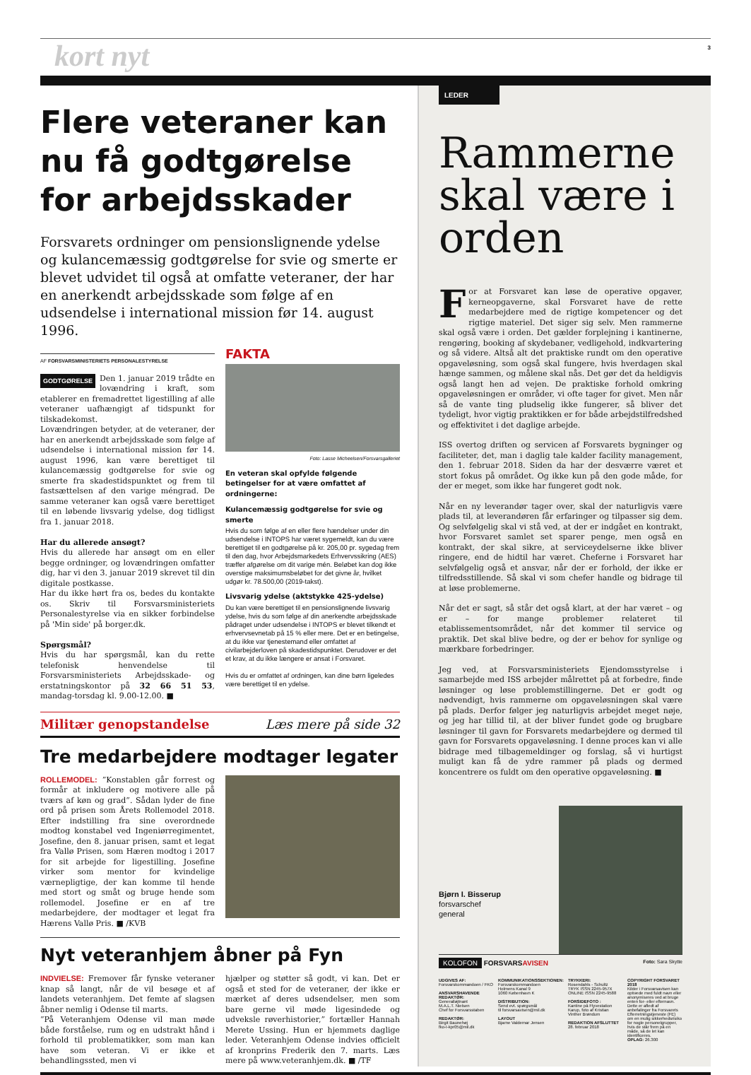kort nyt
3
Flere veteraner kan nu få godtgørelse for arbejdsskader
Forsvarets ordninger om pensionslignende ydelse og kulancemæssig godtgørelse for svie og smerte er blevet udvidet til også at omfatte veteraner, der har en anerkendt arbejdsskade som følge af en udsendelse i international mission før 14. august 1996.
AF FORSVARSMINISTERIETS PERSONALESTYRELSE
GODTGØRELSE Den 1. januar 2019 trådte en lovændring i kraft, som etablerer en fremadrettet ligestilling af alle veteraner uafhængigt af tidspunkt for tilskadekomst.
Lovændringen betyder, at de veteraner, der har en anerkendt arbejdsskade som følge af udsendelse i international mission før 14. august 1996, kan være berettiget til kulancemæssig godtgørelse for svie og smerte fra skadestidspunktet og frem til fastsættelsen af den varige méngrad. De samme veteraner kan også være berettiget til en løbende livsvarig ydelse, dog tidligst fra 1. januar 2018.
Har du allerede ansøgt?
Hvis du allerede har ansøgt om en eller begge ordninger, og lovændringen omfatter dig, har vi den 3. januar 2019 skrevet til din digitale postkasse.
Har du ikke hørt fra os, bedes du kontakte os. Skriv til Forsvarsministeriets Personalestyrelse via en sikker forbindelse på 'Min side' på borger.dk.
Spørgsmål?
Hvis du har spørgsmål, kan du rette telefonisk henvendelse til Forsvarsministeriets Arbejdsskade- og erstatningskontor på 32 66 51 53, mandag-torsdag kl. 9.00-12.00. ■
FAKTA
Foto: Lasse Micheelsen/Forsvarsgalleriet
En veteran skal opfylde følgende betingelser for at være omfattet af ordningerne:
Kulancemæssig godtgørelse for svie og smerte
Hvis du som følge af en eller flere hændelser under din udsendelse i INTOPS har været sygemeldt, kan du være berettiget til en godtgørelse på kr. 205,00 pr. sygedag frem til den dag, hvor Arbejdsmarkedets Erhvervssikring (AES) træffer afgørelse om dit varige mén. Beløbet kan dog ikke overstige maksimumsbeløbet for det givne år, hvilket udgør kr. 78.500,00 (2019-takst).
Livsvarig ydelse (aktstykke 425-ydelse)
Du kan være berettiget til en pensionslignende livsvarig ydelse, hvis du som følge af din anerkendte arbejdsskade pådraget under udsendelse i INTOPS er blevet tilkendt et erhvervsevnetab på 15 % eller mere. Det er en betingelse, at du ikke var tjenestemand eller omfattet af civilarbejderloven på skadestidspunktet. Derudover er det et krav, at du ikke længere er ansat i Forsvaret.
Hvis du er omfattet af ordningen, kan dine børn ligeledes være berettiget til en ydelse.
Militær genopstandelse Læs mere på side 32
Tre medarbejdere modtager legater
ROLLEMODEL: ”Konstablen går forrest og formår at inkludere og motivere alle på tværs af køn og grad”. Sådan lyder de fine ord på prisen som Årets Rollemodel 2018. Efter indstilling fra sine overordnede modtog konstabel ved Ingeniørregimentet, Josefine, den 8. januar prisen, samt et legat fra Vallø Prisen, som Hæren modtog i 2017 for sit arbejde for ligestilling. Josefine virker som mentor for kvindelige værnepligtige, der kan komme til hende med stort og småt og bruge hende som rollemodel. Josefine er en af tre medarbejdere, der modtager et legat fra Hærens Vallø Pris. ■ /KVB
Nyt veteranhjem åbner på Fyn
INDVIELSE: Fremover får fynske veteraner knap så langt, når de vil besøge et af landets veteranhjem. Det femte af slagsen åbner nemlig i Odense til marts.
”På Veteranhjem Odense vil man møde både forståelse, rum og en udstrakt hånd i forhold til problematikker, som man kan have som veteran. Vi er ikke et behandlingssted, men vi
hjælper og støtter så godt, vi kan. Det er også et sted for de veteraner, der ikke er mærket af deres udsendelser, men som bare gerne vil møde ligesindede og udveksle røverhistorier,” fortæller Hannah Merete Ussing. Hun er hjemmets daglige leder. Veteranhjem Odense indvies officielt af kronprins Frederik den 7. marts. Læs mere på www.veteranhjem.dk. ■ /TF
LEDER
Rammerne skal være i orden
For at Forsvaret kan løse de operative opgaver, kerneopgaverne, skal Forsvaret have de rette medarbejdere med de rigtige kompetencer og det rigtige materiel. Det siger sig selv. Men rammerne skal også være i orden. Det gælder forplejning i kantinerne, rengøring, booking af skydebaner, vedligehold, indkvartering og så videre. Altså alt det praktiske rundt om den operative opgaveløsning, som også skal fungere, hvis hverdagen skal hænge sammen, og målene skal nås. Det gør det da heldigvis også langt hen ad vejen. De praktiske forhold omkring opgaveløsningen er områder, vi ofte tager for givet. Men når så de vante ting pludselig ikke fungerer, så bliver det tydeligt, hvor vigtig praktikken er for både arbejdstilfredshed og effektivitet i det daglige arbejde.
ISS overtog driften og servicen af Forsvarets bygninger og faciliteter, det, man i daglig tale kalder facility management, den 1. februar 2018. Siden da har der desværre været et stort fokus på området. Og ikke kun på den gode måde, for der er meget, som ikke har fungeret godt nok.
Når en ny leverandør tager over, skal der naturligvis være plads til, at leverandøren får erfaringer og tilpasser sig dem. Og selvfølgelig skal vi stå ved, at der er indgået en kontrakt, hvor Forsvaret samlet set sparer penge, men også en kontrakt, der skal sikre, at serviceydelserne ikke bliver ringere, end de hidtil har været. Cheferne i Forsvaret har selvfølgelig også et ansvar, når der er forhold, der ikke er tilfredsstillende. Så skal vi som chefer handle og bidrage til at løse problemerne.
Når det er sagt, så står det også klart, at der har været – og er – for mange problemer relateret til etablissementsområdet, når det kommer til service og praktik. Det skal blive bedre, og der er behov for synlige og mærkbare forbedringer.
Jeg ved, at Forsvarsministeriets Ejendomsstyrelse i samarbejde med ISS arbejder målrettet på at forbedre, finde løsninger og løse problemstillingerne. Det er godt og nødvendigt, hvis rammerne om opgaveløsningen skal være på plads. Derfor følger jeg naturligvis arbejdet meget nøje, og jeg har tillid til, at der bliver fundet gode og brugbare løsninger til gavn for Forsvarets medarbejdere og dermed til gavn for Forsvarets opgaveløsning. I denne proces kan vi alle bidrage med tilbagemeldinger og forslag, så vi hurtigst muligt kan få de ydre rammer på plads og dermed koncentrere os fuldt om den operative opgaveløsning. ■
Bjørn I. Bisserup
forsvarschef
general
KOLOFON FORSVARSAVISEN Foto: Sara Skytte
UDGIVES AF:
Forsvarskommandoen / FKO
ANSVARSHAVENDE REDAKTØR:
Generalløjtnant
M.A.L.T. Nielsen
Chef for Forsvarsstaben
REDAKTØR:
Birgit Baunehøj
fko-I-kpr05@mil.dk
KOMMUNIKATIONSSEKTIONEN:
Forsvarskommandoen
Holmens Kanal 9
1060 København K
DISTRIBUTION:
Send evt. spørgsmål
til forsvarsavisen@mil.dk
LAYOUT
Bjarne Valdemar Jensen
TRYKKERI:
Rosendahls - Schultz
TRYK ISSN 2245-957X
ONLINE ISSN 2245-9588
FORSIDEFOTO :
Kantine på Flyvestation Karup, foto af Kristian Vinther Brøndum
REDAKTION AFSLUTTET
28. februar 2018
COPYRIGHT FORSVARET 2018
Kilder i Forsvarsavisen kan optræde med fuldt navn eller anonymiseres ved at bruge enten for- eller efternavn. Dette er afledt af anbefalinger fra Forsvarets Efterretningstjeneste (FE) om en mulig sikkerhedsrisiko for nogle personelgrupper, hvis de står frem på en måde, så de let kan identificeres.
OPLAG: 26.300